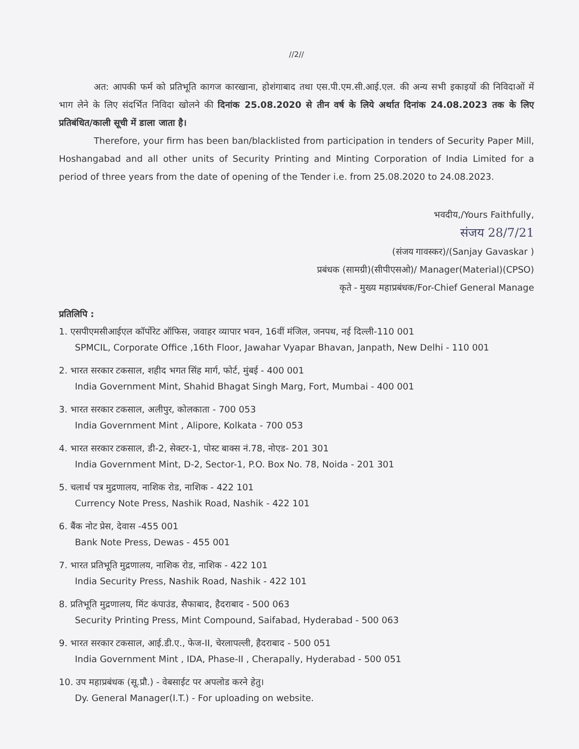//2//
अत: आपकी फर्म को प्रतिभूति कागज कारखाना, होशंगाबाद तथा एस.पी.एम.सी.आई.एल. की अन्य सभी इकाइयों की निविदाओं में भाग लेने के लिए संदर्भित निविदा खोलने की दिनांक 25.08.2020 से तीन वर्ष के लिये अर्थात दिनांक 24.08.2023 तक के लिए प्रतिबंधित/काली सूची में डाला जाता है।
Therefore, your firm has been ban/blacklisted from participation in tenders of Security Paper Mill, Hoshangabad and all other units of Security Printing and Minting Corporation of India Limited for a period of three years from the date of opening of the Tender i.e. from 25.08.2020 to 24.08.2023.
भवदीय,/Yours Faithfully,
संजय 28/7/21
(संजय गावस्कर)/(Sanjay Gavaskar )
प्रबंधक (सामग्री)(सीपीएसओ)/ Manager(Material)(CPSO)
कृते - मुख्य महाप्रबंधक/For-Chief General Manage
प्रतिलिपि :
1. एसपीएमसीआईएल कॉर्पोरेट ऑफिस, जवाहर व्यापार भवन, 16वीं मंजिल, जनपथ, नई दिल्ली-110 001
SPMCIL, Corporate Office ,16th Floor, Jawahar Vyapar Bhavan, Janpath, New Delhi - 110 001
2. भारत सरकार टकसाल, शहीद भगत सिंह मार्ग, फोर्ट, मुंबई - 400 001
India Government Mint, Shahid Bhagat Singh Marg, Fort, Mumbai - 400 001
3. भारत सरकार टकसाल, अलीपुर, कोलकाता - 700 053
India Government Mint , Alipore, Kolkata - 700 053
4. भारत सरकार टकसाल, डी-2, सेक्टर-1, पोस्ट बाक्स नं.78, नोएड- 201 301
India Government Mint, D-2, Sector-1, P.O. Box No. 78, Noida - 201 301
5. चलार्थ पत्र मुद्रणालय, नाशिक रोड, नाशिक - 422 101
Currency Note Press, Nashik Road, Nashik - 422 101
6. बैंक नोट प्रेस, देवास -455 001
Bank Note Press, Dewas - 455 001
7. भारत प्रतिभूति मुद्रणालय, नाशिक रोड, नाशिक - 422 101
India Security Press, Nashik Road, Nashik - 422 101
8. प्रतिभूति मुद्रणालय, मिंट कंपाउंड, सैफाबाद, हैदराबाद - 500 063
Security Printing Press, Mint Compound, Saifabad, Hyderabad - 500 063
9. भारत सरकार टकसाल, आई.डी.ए., फेज-II, चेरलापल्ली, हैदराबाद - 500 051
India Government Mint , IDA, Phase-II , Cherapally, Hyderabad - 500 051
10. उप महाप्रबंधक (सू.प्रौ.) - वेबसाईट पर अपलोड करने हेतु।
Dy. General Manager(I.T.) - For uploading on website.